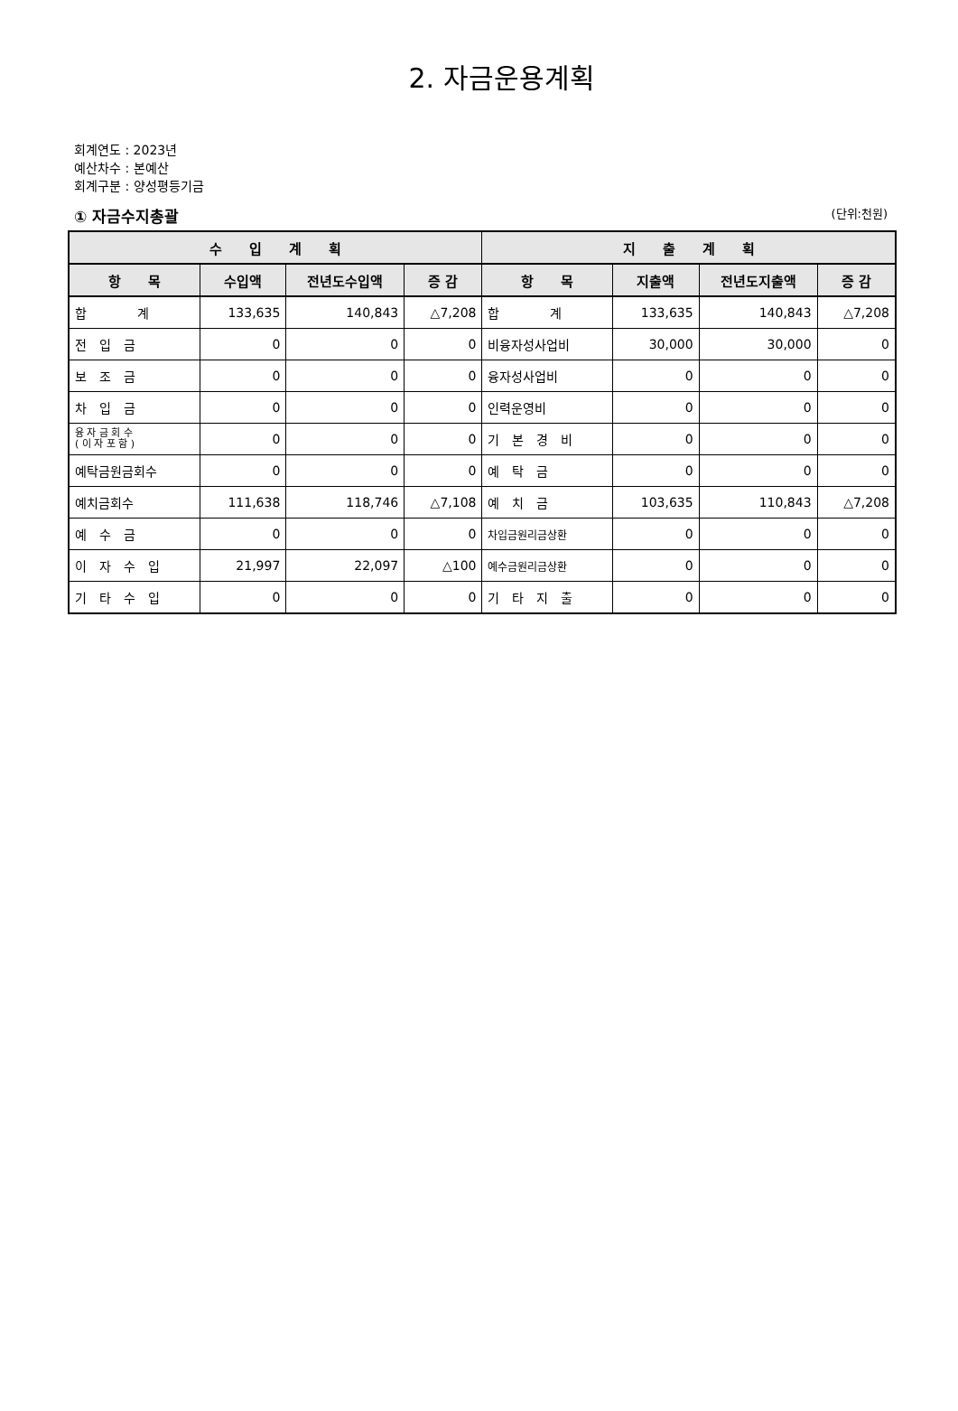2. 자금운용계획
회계연도 : 2023년
예산차수 : 본예산
회계구분 : 양성평등기금
① 자금수지총괄 (단위:천원)
| 수 입 계 획 | | | | 지 출 계 획 | | | |
| --- | --- | --- | --- | --- | --- | --- | --- |
| 항 목 | 수입액 | 전년도수입액 | 증 감 | 항 목 | 지출액 | 전년도지출액 | 증 감 |
| 합 계 | 133,635 | 140,843 | △7,208 | 합 계 | 133,635 | 140,843 | △7,208 |
| 전 입 금 | 0 | 0 | 0 | 비융자성사업비 | 30,000 | 30,000 | 0 |
| 보 조 금 | 0 | 0 | 0 | 융자성사업비 | 0 | 0 | 0 |
| 차 입 금 | 0 | 0 | 0 | 인력운영비 | 0 | 0 | 0 |
| 융 자 금 회 수 ( 이 자 포 함 ) | 0 | 0 | 0 | 기 본 경 비 | 0 | 0 | 0 |
| 예탁금원금회수 | 0 | 0 | 0 | 예 탁 금 | 0 | 0 | 0 |
| 예치금회수 | 111,638 | 118,746 | △7,108 | 예 치 금 | 103,635 | 110,843 | △7,208 |
| 예 수 금 | 0 | 0 | 0 | 차입금원리금상환 | 0 | 0 | 0 |
| 이 자 수 입 | 21,997 | 22,097 | △100 | 예수금원리금상환 | 0 | 0 | 0 |
| 기 타 수 입 | 0 | 0 | 0 | 기 타 지 출 | 0 | 0 | 0 |